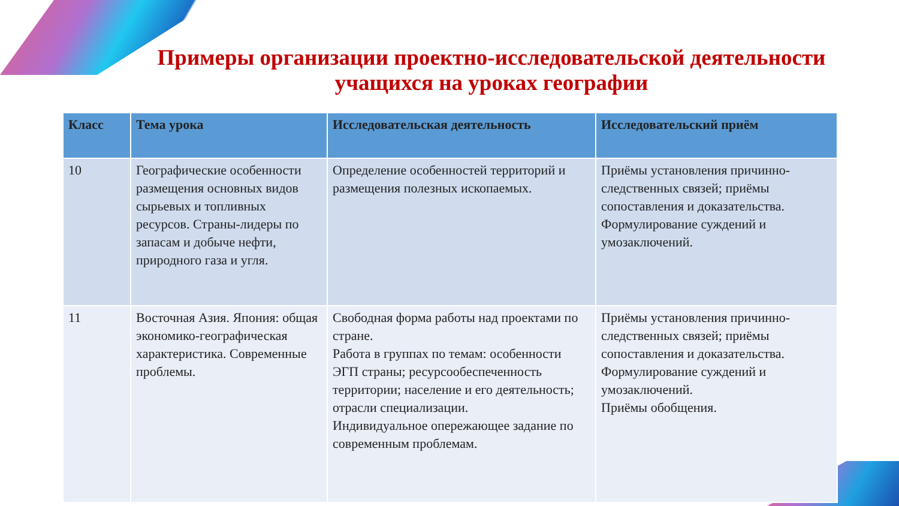Примеры организации проектно-исследовательской деятельности учащихся на уроках географии
| Класс | Тема урока | Исследовательская деятельность | Исследовательский приём |
| --- | --- | --- | --- |
| 10 | Географические особенности размещения основных видов сырьевых и топливных ресурсов. Страны-лидеры по запасам и добыче нефти, природного газа и угля. | Определение особенностей территорий и размещения полезных ископаемых. | Приёмы установления причинно-следственных связей; приёмы сопоставления и доказательства. Формулирование суждений и умозаключений. |
| 11 | Восточная Азия. Япония: общая экономико-географическая характеристика. Современные проблемы. | Свободная форма работы над проектами по стране. Работа в группах по темам: особенности ЭГП страны; ресурсообеспеченность территории; население и его деятельность; отрасли специализации. Индивидуальное опережающее задание по современным проблемам. | Приёмы установления причинно-следственных связей; приёмы сопоставления и доказательства. Формулирование суждений и умозаключений. Приёмы обобщения. |